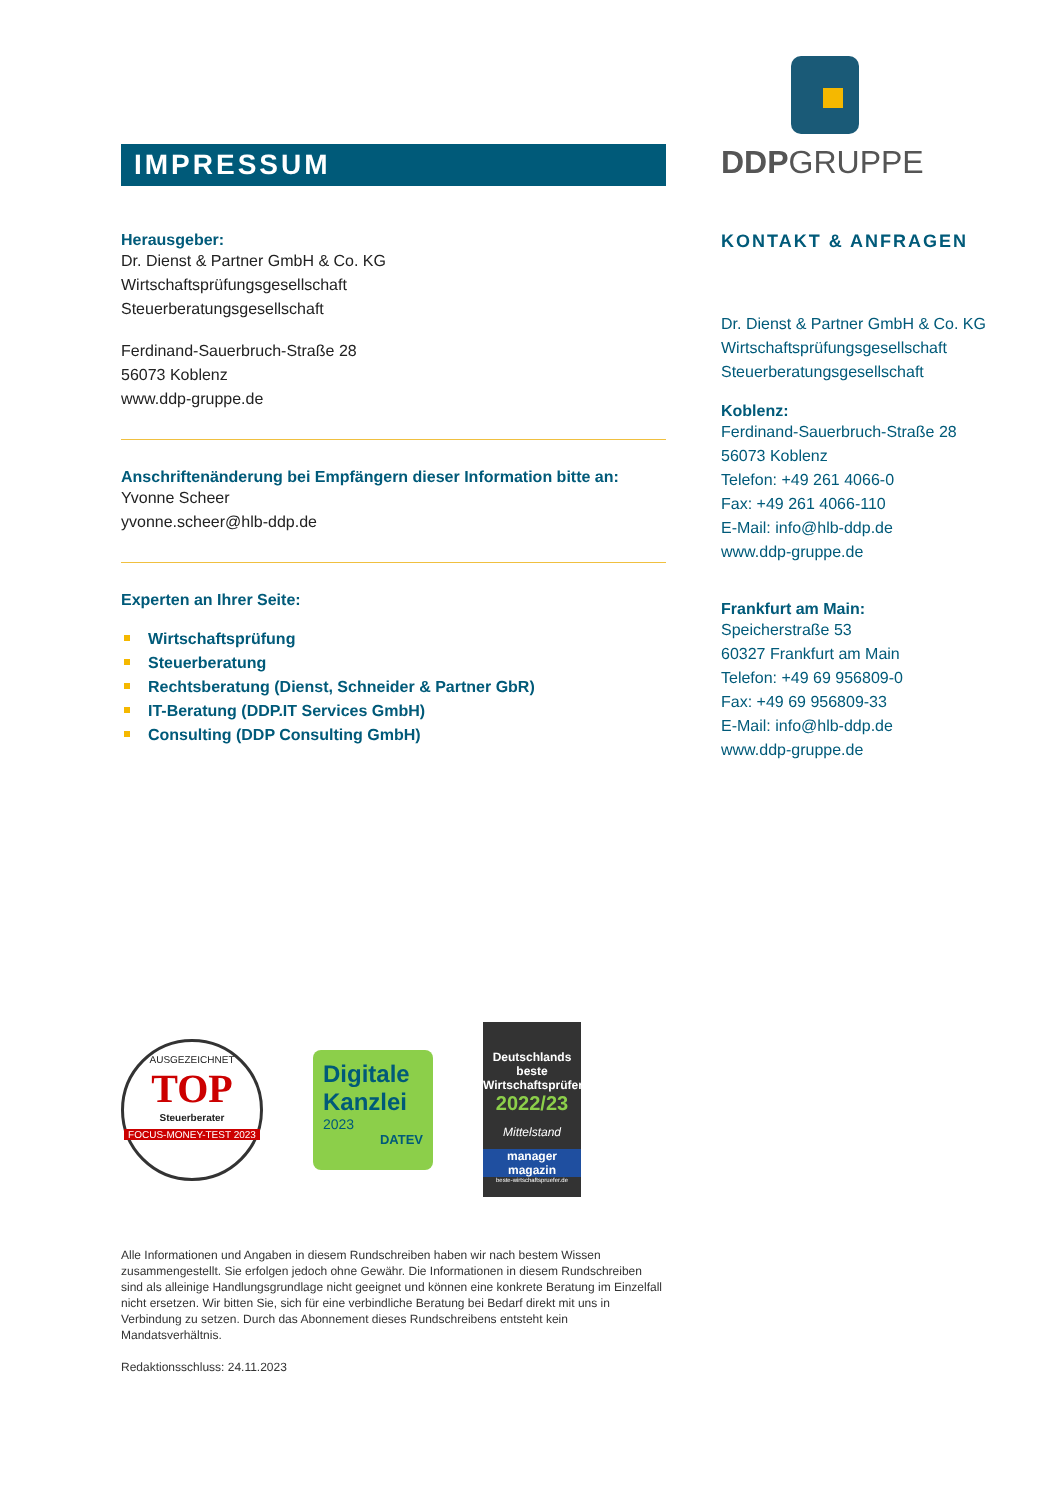IMPRESSUM
Herausgeber:
Dr. Dienst & Partner GmbH & Co. KG
Wirtschaftsprüfungsgesellschaft
Steuerberatungsgesellschaft
Ferdinand-Sauerbruch-Straße 28
56073 Koblenz
www.ddp-gruppe.de
Anschriftenänderung bei Empfängern dieser Information bitte an:
Yvonne Scheer
yvonne.scheer@hlb-ddp.de
Experten an Ihrer Seite:
Wirtschaftsprüfung
Steuerberatung
Rechtsberatung (Dienst, Schneider & Partner GbR)
IT-Beratung (DDP.IT Services GmbH)
Consulting (DDP Consulting GmbH)
DDPGRUPPE
KONTAKT & ANFRAGEN
Dr. Dienst & Partner GmbH & Co. KG
Wirtschaftsprüfungsgesellschaft
Steuerberatungsgesellschaft
Koblenz:
Ferdinand-Sauerbruch-Straße 28
56073 Koblenz
Telefon: +49 261 4066-0
Fax: +49 261 4066-110
E-Mail: info@hlb-ddp.de
www.ddp-gruppe.de
Frankfurt am Main:
Speicherstraße 53
60327 Frankfurt am Main
Telefon: +49 69 956809-0
Fax: +49 69 956809-33
E-Mail: info@hlb-ddp.de
www.ddp-gruppe.de
AUSGEZEICHNET
TOP
Steuerberater
FOCUS-MONEY-TEST 2023
Digitale Kanzlei
2023
DATEV
Deutschlands beste Wirtschaftsprüfer
2022/23
Mittelstand
manager magazin
beste-wirtschaftspruefer.de
Alle Informationen und Angaben in diesem Rundschreiben haben wir nach bestem Wissen zusammengestellt. Sie erfolgen jedoch ohne Gewähr. Die Informationen in diesem Rundschreiben sind als alleinige Handlungsgrundlage nicht geeignet und können eine konkrete Beratung im Einzelfall nicht ersetzen. Wir bitten Sie, sich für eine verbindliche Beratung bei Bedarf direkt mit uns in Verbindung zu setzen. Durch das Abonnement dieses Rundschreibens entsteht kein Mandatsverhältnis.
Redaktionsschluss: 24.11.2023